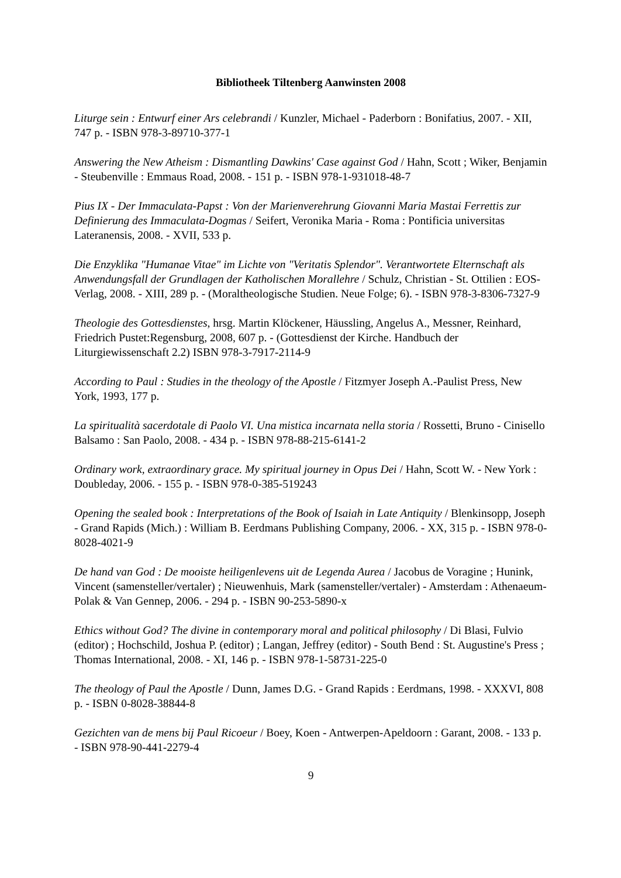Bibliotheek Tiltenberg Aanwinsten 2008
Liturge sein : Entwurf einer Ars celebrandi / Kunzler, Michael - Paderborn : Bonifatius, 2007. - XII, 747 p. - ISBN 978-3-89710-377-1
Answering the New Atheism : Dismantling Dawkins' Case against God / Hahn, Scott ; Wiker, Benjamin - Steubenville : Emmaus Road, 2008. - 151 p. - ISBN 978-1-931018-48-7
Pius IX - Der Immaculata-Papst : Von der Marienverehrung Giovanni Maria Mastai Ferrettis zur Definierung des Immaculata-Dogmas / Seifert, Veronika Maria - Roma : Pontificia universitas Lateranensis, 2008. - XVII, 533 p.
Die Enzyklika "Humanae Vitae" im Lichte von "Veritatis Splendor". Verantwortete Elternschaft als Anwendungsfall der Grundlagen der Katholischen Morallehre / Schulz, Christian - St. Ottilien : EOS-Verlag, 2008. - XIII, 289 p. - (Moraltheologische Studien. Neue Folge; 6). - ISBN 978-3-8306-7327-9
Theologie des Gottesdienstes, hrsg. Martin Klöckener, Häussling, Angelus A., Messner, Reinhard, Friedrich Pustet:Regensburg, 2008, 607 p. - (Gottesdienst der Kirche. Handbuch der Liturgiewissenschaft 2.2) ISBN 978-3-7917-2114-9
According to Paul : Studies in the theology of the Apostle / Fitzmyer Joseph A.-Paulist Press, New York, 1993, 177 p.
La spiritualità sacerdotale di Paolo VI. Una mistica incarnata nella storia / Rossetti, Bruno - Cinisello Balsamo : San Paolo, 2008. - 434 p. - ISBN 978-88-215-6141-2
Ordinary work, extraordinary grace. My spiritual journey in Opus Dei / Hahn, Scott W. - New York : Doubleday, 2006. - 155 p. - ISBN 978-0-385-519243
Opening the sealed book : Interpretations of the Book of Isaiah in Late Antiquity / Blenkinsopp, Joseph - Grand Rapids (Mich.) : William B. Eerdmans Publishing Company, 2006. - XX, 315 p. - ISBN 978-0-8028-4021-9
De hand van God : De mooiste heiligenlevens uit de Legenda Aurea / Jacobus de Voragine ; Hunink, Vincent (samensteller/vertaler) ; Nieuwenhuis, Mark (samensteller/vertaler) - Amsterdam : Athenaeum-Polak & Van Gennep, 2006. - 294 p. - ISBN 90-253-5890-x
Ethics without God? The divine in contemporary moral and political philosophy / Di Blasi, Fulvio (editor) ; Hochschild, Joshua P. (editor) ; Langan, Jeffrey (editor) - South Bend : St. Augustine's Press ; Thomas International, 2008. - XI, 146 p. - ISBN 978-1-58731-225-0
The theology of Paul the Apostle / Dunn, James D.G. - Grand Rapids : Eerdmans, 1998. - XXXVI, 808 p. - ISBN 0-8028-38844-8
Gezichten van de mens bij Paul Ricoeur / Boey, Koen - Antwerpen-Apeldoorn : Garant, 2008. - 133 p. - ISBN 978-90-441-2279-4
9